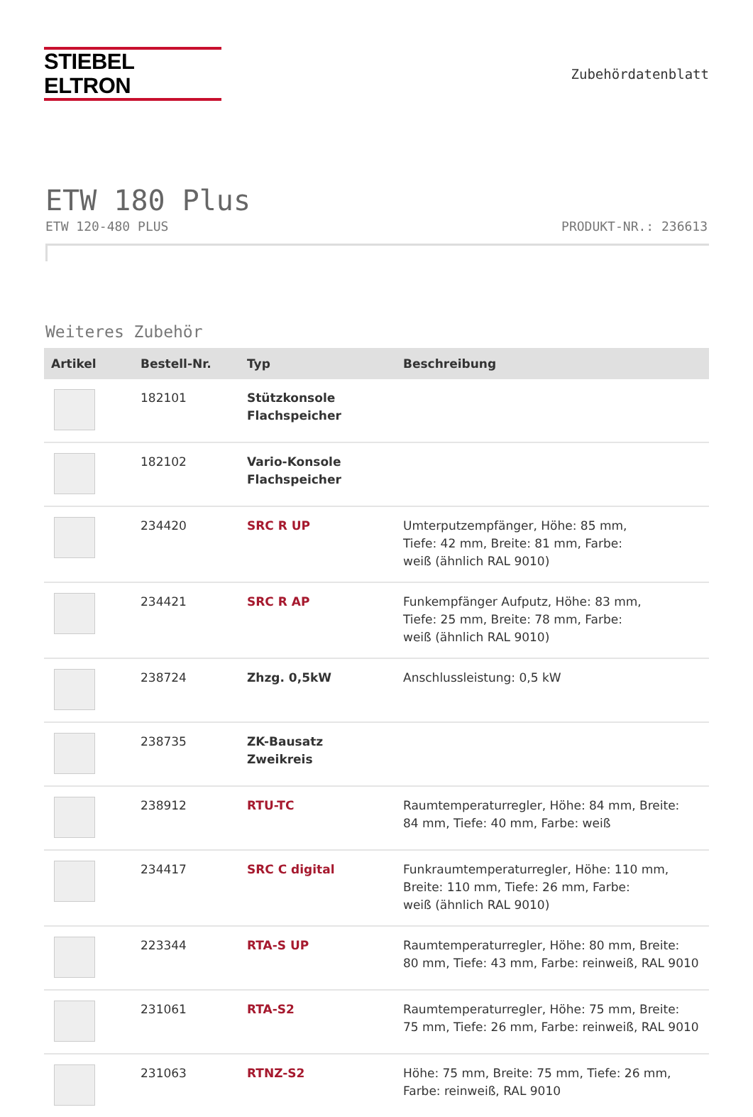STIEBEL ELTRON
Zubehördatenblatt
ETW 180 Plus
ETW 120-480 PLUS PRODUKT-NR.: 236613
Weiteres Zubehör
| Artikel | Bestell-Nr. | Typ | Beschreibung |
| --- | --- | --- | --- |
| | 182101 | Stützkonsole Flachspeicher | |
| | 182102 | Vario-Konsole Flachspeicher | |
| | 234420 | SRC R UP | Umterputzempfänger, Höhe: 85 mm, Tiefe: 42 mm, Breite: 81 mm, Farbe: weiß (ähnlich RAL 9010) |
| | 234421 | SRC R AP | Funkempfänger Aufputz, Höhe: 83 mm, Tiefe: 25 mm, Breite: 78 mm, Farbe: weiß (ähnlich RAL 9010) |
| | 238724 | Zhzg. 0,5kW | Anschlussleistung: 0,5 kW |
| | 238735 | ZK-Bausatz Zweikreis | |
| | 238912 | RTU-TC | Raumtemperaturregler, Höhe: 84 mm, Breite: 84 mm, Tiefe: 40 mm, Farbe: weiß |
| | 234417 | SRC C digital | Funkraumtemperaturregler, Höhe: 110 mm, Breite: 110 mm, Tiefe: 26 mm, Farbe: weiß (ähnlich RAL 9010) |
| | 223344 | RTA-S UP | Raumtemperaturregler, Höhe: 80 mm, Breite: 80 mm, Tiefe: 43 mm, Farbe: reinweiß, RAL 9010 |
| | 231061 | RTA-S2 | Raumtemperaturregler, Höhe: 75 mm, Breite: 75 mm, Tiefe: 26 mm, Farbe: reinweiß, RAL 9010 |
| | 231063 | RTNZ-S2 | Höhe: 75 mm, Breite: 75 mm, Tiefe: 26 mm, Farbe: reinweiß, RAL 9010 |